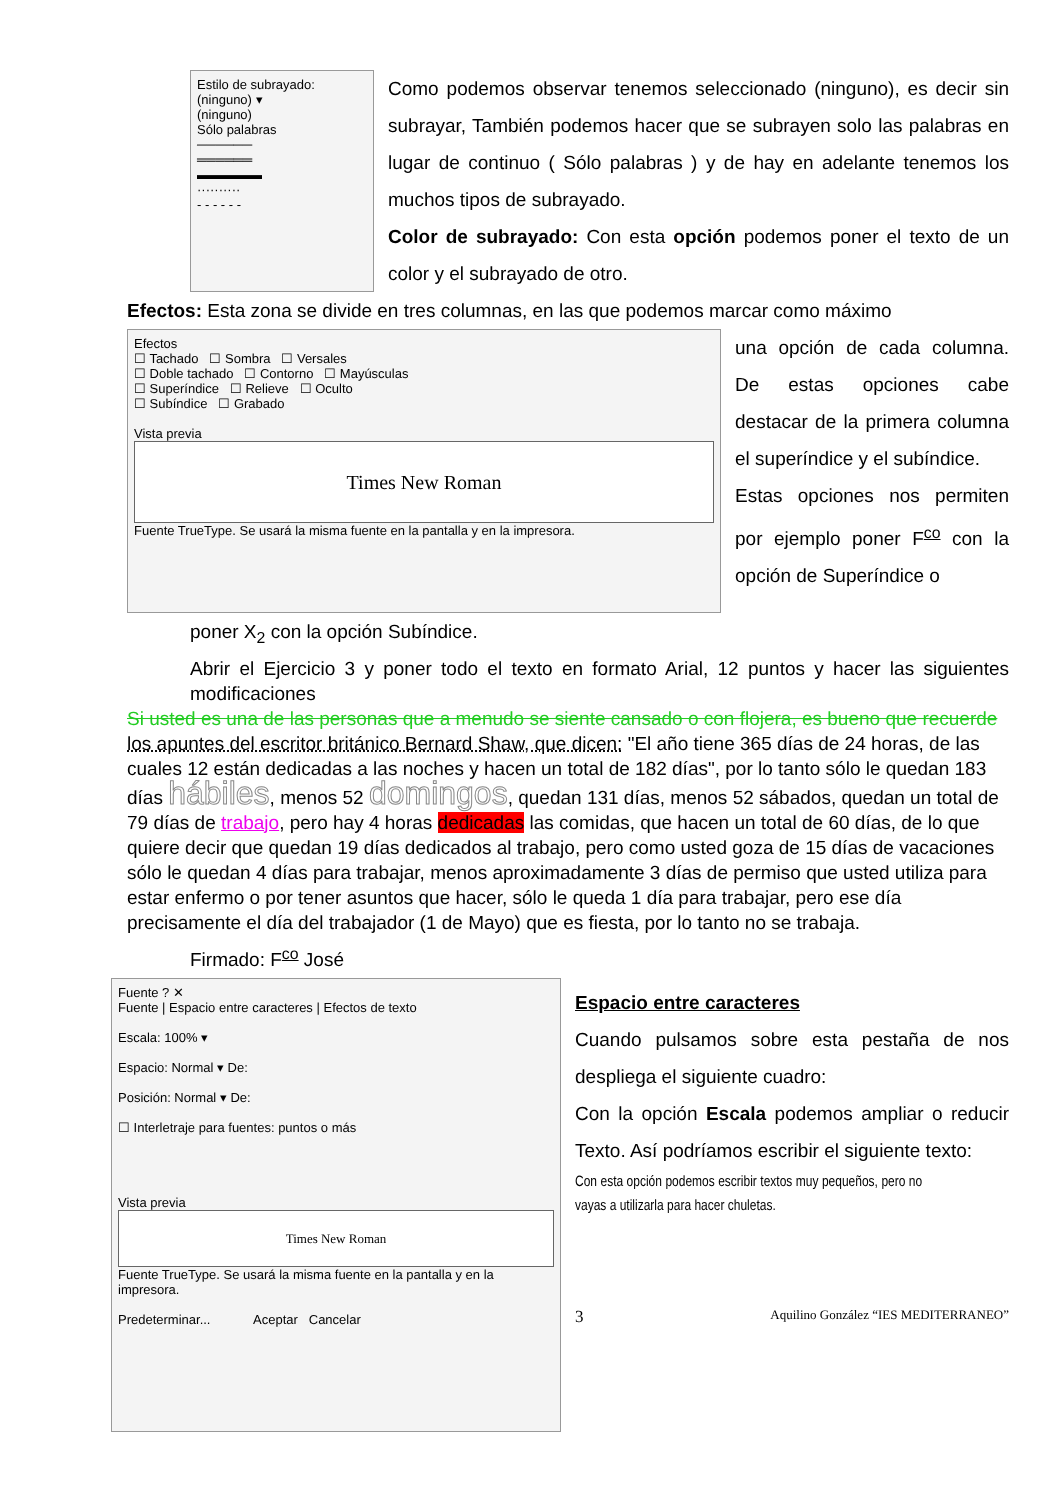Estilo de subrayado:
(ninguno) ▾
(ninguno)
Sólo palabras
──────
══════
▬▬▬▬▬
··········
- - - - - -
Como podemos observar tenemos seleccionado (ninguno), es decir sin subrayar, También podemos hacer que se subrayen solo las palabras en lugar de continuo ( Sólo palabras ) y de hay en adelante tenemos los muchos tipos de subrayado.
Color de subrayado: Con esta opción podemos poner el texto de un color y el subrayado de otro.
Efectos: Esta zona se divide en tres columnas, en las que podemos marcar como máximo
Efectos
☐ Tachado ☐ Sombra ☐ Versales
☐ Doble tachado ☐ Contorno ☐ Mayúsculas
☐ Superíndice ☐ Relieve ☐ Oculto
☐ Subíndice ☐ Grabado
Vista previa
Times New Roman
Fuente TrueType. Se usará la misma fuente en la pantalla y en la impresora.
una opción de cada columna. De estas opciones cabe destacar de la primera columna el superíndice y el subíndice.
Estas opciones nos permiten por ejemplo poner F<sup>co</sup> con la opción de Superíndice o
poner X<sub>2</sub> con la opción Subíndice.
Abrir el Ejercicio 3 y poner todo el texto en formato Arial, 12 puntos y hacer las siguientes modificaciones
Si usted es una de las personas que a menudo se siente cansado o con flojera, es bueno que recuerde los apuntes del escritor británico Bernard Shaw, que dicen: "El año tiene 365 días de 24 horas, de las cuales 12 están dedicadas a las noches y hacen un total de 182 días", por lo tanto sólo le quedan 183 días hábiles, menos 52 domingos, quedan 131 días, menos 52 sábados, quedan un total de 79 días de trabajo, pero hay 4 horas dedicadas las comidas, que hacen un total de 60 días, de lo que quiere decir que quedan 19 días dedicados al trabajo, pero como usted goza de 15 días de vacaciones sólo le quedan 4 días para trabajar, menos aproximadamente 3 días de permiso que usted utiliza para estar enfermo o por tener asuntos que hacer, sólo le queda 1 día para trabajar, pero ese día precisamente el día del trabajador (1 de Mayo) que es fiesta, por lo tanto no se trabaja.
Firmado: F<sup>co</sup> José
Fuente ? ✕
Fuente | Espacio entre caracteres | Efectos de texto
Escala: 100% ▾
Espacio: Normal ▾ De:
Posición: Normal ▾ De:
☐ Interletraje para fuentes: puntos o más
Vista previa
Times New Roman
Fuente TrueType. Se usará la misma fuente en la pantalla y en la impresora.
Predeterminar... Aceptar Cancelar
Espacio entre caracteres
Cuando pulsamos sobre esta pestaña de nos despliega el siguiente cuadro:
Con la opción Escala podemos ampliar o reducir Texto. Así podríamos escribir el siguiente texto:
Con esta opción podemos escribir textos muy pequeños, pero no vayas a utilizarla para hacer chuletas.
3 Aquilino González “IES MEDITERRANEO”